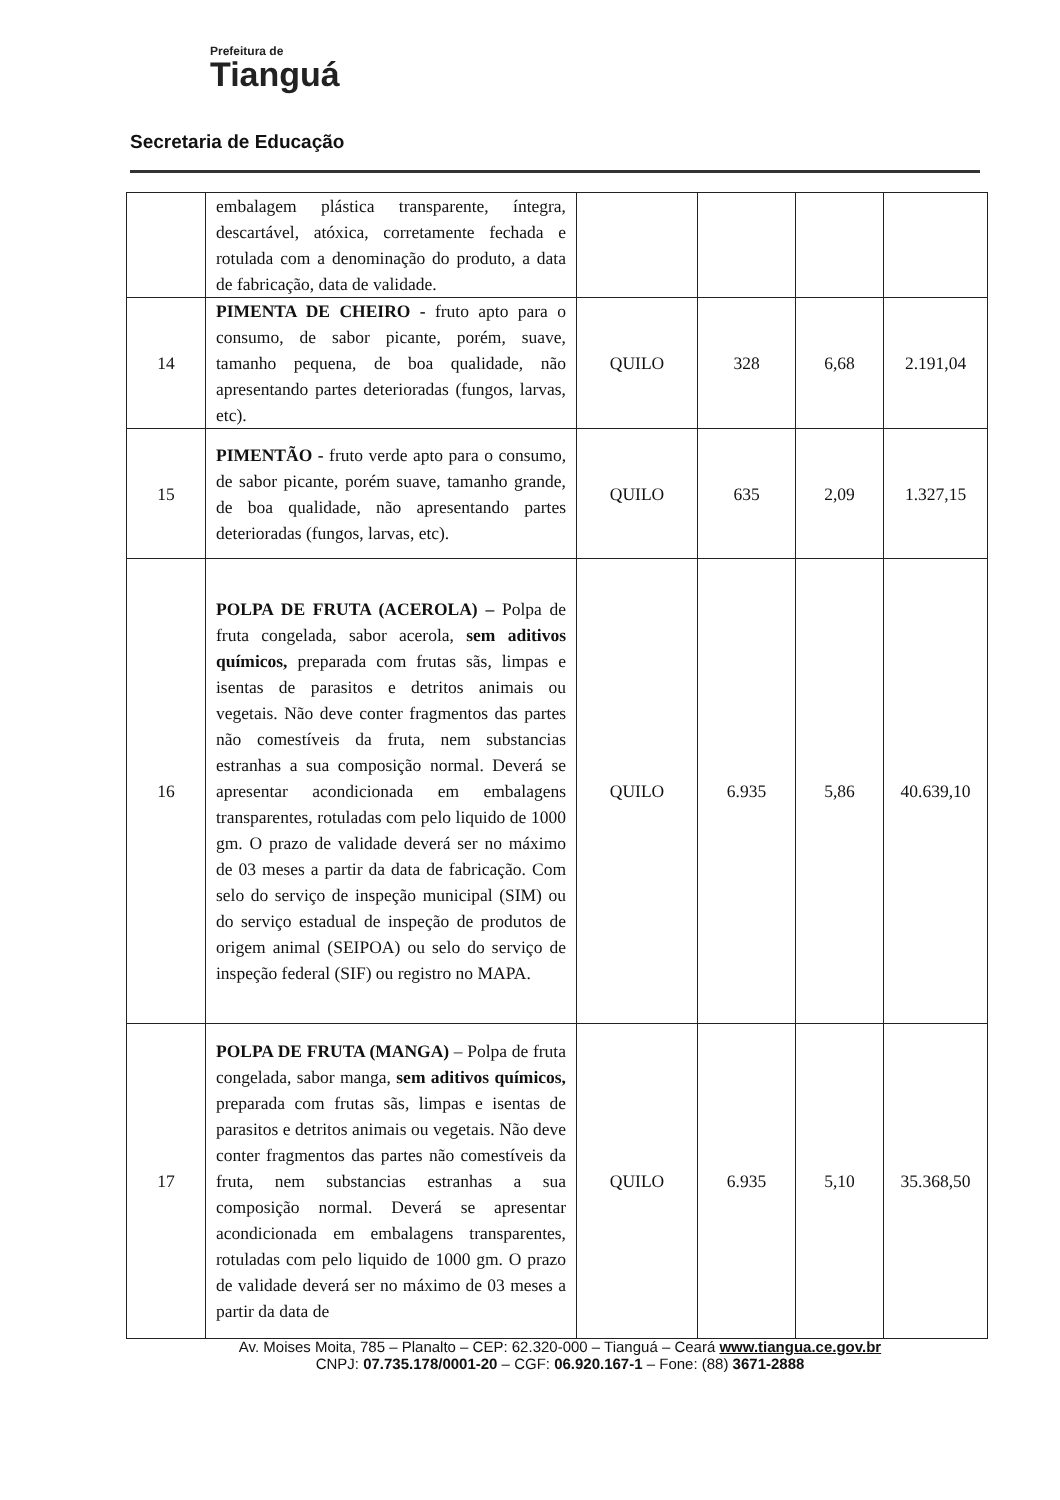Prefeitura de
Tianguá
Secretaria de Educação
| | embalagem plástica transparente, íntegra, descartável, atóxica, corretamente fechada e rotulada com a denominação do produto, a data de fabricação, data de validade. | | | | |
| 14 | PIMENTA DE CHEIRO - fruto apto para o consumo, de sabor picante, porém, suave, tamanho pequena, de boa qualidade, não apresentando partes deterioradas (fungos, larvas, etc). | QUILO | 328 | 6,68 | 2.191,04 |
| 15 | PIMENTÃO - fruto verde apto para o consumo, de sabor picante, porém suave, tamanho grande, de boa qualidade, não apresentando partes deterioradas (fungos, larvas, etc). | QUILO | 635 | 2,09 | 1.327,15 |
| 16 | POLPA DE FRUTA (ACEROLA) – Polpa de fruta congelada, sabor acerola, sem aditivos químicos, preparada com frutas sãs, limpas e isentas de parasitos e detritos animais ou vegetais. Não deve conter fragmentos das partes não comestíveis da fruta, nem substancias estranhas a sua composição normal. Deverá se apresentar acondicionada em embalagens transparentes, rotuladas com pelo liquido de 1000 gm. O prazo de validade deverá ser no máximo de 03 meses a partir da data de fabricação. Com selo do serviço de inspeção municipal (SIM) ou do serviço estadual de inspeção de produtos de origem animal (SEIPOA) ou selo do serviço de inspeção federal (SIF) ou registro no MAPA. | QUILO | 6.935 | 5,86 | 40.639,10 |
| 17 | POLPA DE FRUTA (MANGA) – Polpa de fruta congelada, sabor manga, sem aditivos químicos, preparada com frutas sãs, limpas e isentas de parasitos e detritos animais ou vegetais. Não deve conter fragmentos das partes não comestíveis da fruta, nem substancias estranhas a sua composição normal. Deverá se apresentar acondicionada em embalagens transparentes, rotuladas com pelo liquido de 1000 gm. O prazo de validade deverá ser no máximo de 03 meses a partir da data de | QUILO | 6.935 | 5,10 | 35.368,50 |
Av. Moises Moita, 785 – Planalto – CEP: 62.320-000 – Tianguá – Ceará www.tiangua.ce.gov.br
CNPJ: 07.735.178/0001-20 – CGF: 06.920.167-1 – Fone: (88) 3671-2888